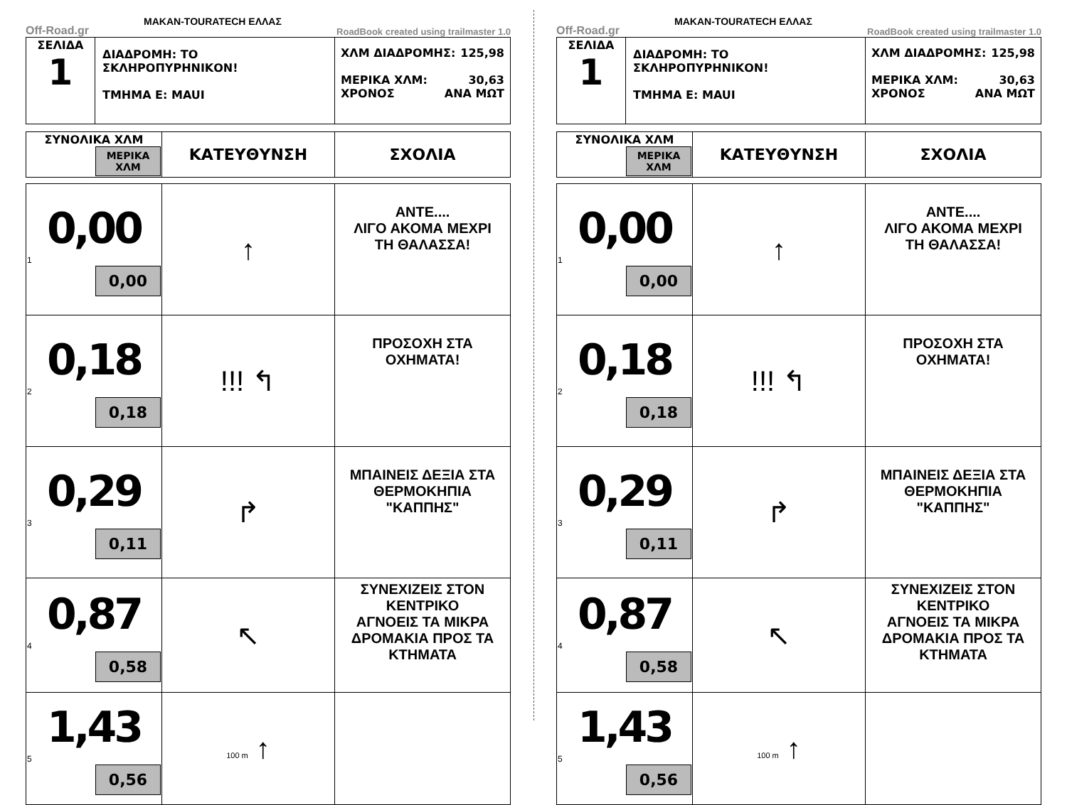Off-Road.gr MAKAN-TOURATECH ΕΛΛΑΣ RoadBook created using trailmaster 1.0
| ΣΕΛΙΔΑ 1 | ΔΙΑΔΡΟΜΗ: ΤΟ ΣΚΛΗΡΟΠΥΡΗΝΙΚΟΝ! ΤΜΗΜΑ Ε: MAUI | ΧΛΜ ΔΙΑΔΡΟΜΗΣ: 125,98 ΜΕΡΙΚΑ ΧΛΜ: 30,63 ΧΡΟΝΟΣ ΑΝΑ ΜΩΤ |
| ΣΥΝΟΛΙΚΑ ΧΛΜ ΜΕΡΙΚΑ ΧΛΜ | ΚΑΤΕΥΘΥΝΣΗ | ΣΧΟΛΙΑ |
| --- | --- | --- |
| 0,00 1 0,00 | ↑ | ΑΝΤΕ.... ΛΙΓΟ ΑΚΟΜΑ ΜΕΧΡΙ ΤΗ ΘΑΛΑΣΣΑ! |
| 0,18 2 0,18 | !!! ↰ | ΠΡΟΣΟΧΗ ΣΤΑ ΟΧΗΜΑΤΑ! |
| 0,29 3 0,11 | ↱ | ΜΠΑΙΝΕΙΣ ΔΕΞΙΑ ΣΤΑ ΘΕΡΜΟΚΗΠΙΑ "ΚΑΠΠΗΣ" |
| 0,87 4 0,58 | ↖ | ΣΥΝΕΧΙΖΕΙΣ ΣΤΟΝ ΚΕΝΤΡΙΚΟ ΑΓΝΟΕΙΣ ΤΑ ΜΙΚΡΑ ΔΡΟΜΑΚΙΑ ΠΡΟΣ ΤΑ ΚΤΗΜΑΤΑ |
| 1,43 5 0,56 | 100 m ↑ | |
Off-Road.gr MAKAN-TOURATECH ΕΛΛΑΣ RoadBook created using trailmaster 1.0
| ΣΕΛΙΔΑ 1 | ΔΙΑΔΡΟΜΗ: ΤΟ ΣΚΛΗΡΟΠΥΡΗΝΙΚΟΝ! ΤΜΗΜΑ Ε: MAUI | ΧΛΜ ΔΙΑΔΡΟΜΗΣ: 125,98 ΜΕΡΙΚΑ ΧΛΜ: 30,63 ΧΡΟΝΟΣ ΑΝΑ ΜΩΤ |
| ΣΥΝΟΛΙΚΑ ΧΛΜ ΜΕΡΙΚΑ ΧΛΜ | ΚΑΤΕΥΘΥΝΣΗ | ΣΧΟΛΙΑ |
| --- | --- | --- |
| 0,00 1 0,00 | ↑ | ΑΝΤΕ.... ΛΙΓΟ ΑΚΟΜΑ ΜΕΧΡΙ ΤΗ ΘΑΛΑΣΣΑ! |
| 0,18 2 0,18 | !!! ↰ | ΠΡΟΣΟΧΗ ΣΤΑ ΟΧΗΜΑΤΑ! |
| 0,29 3 0,11 | ↱ | ΜΠΑΙΝΕΙΣ ΔΕΞΙΑ ΣΤΑ ΘΕΡΜΟΚΗΠΙΑ "ΚΑΠΠΗΣ" |
| 0,87 4 0,58 | ↖ | ΣΥΝΕΧΙΖΕΙΣ ΣΤΟΝ ΚΕΝΤΡΙΚΟ ΑΓΝΟΕΙΣ ΤΑ ΜΙΚΡΑ ΔΡΟΜΑΚΙΑ ΠΡΟΣ ΤΑ ΚΤΗΜΑΤΑ |
| 1,43 5 0,56 | 100 m ↑ | |